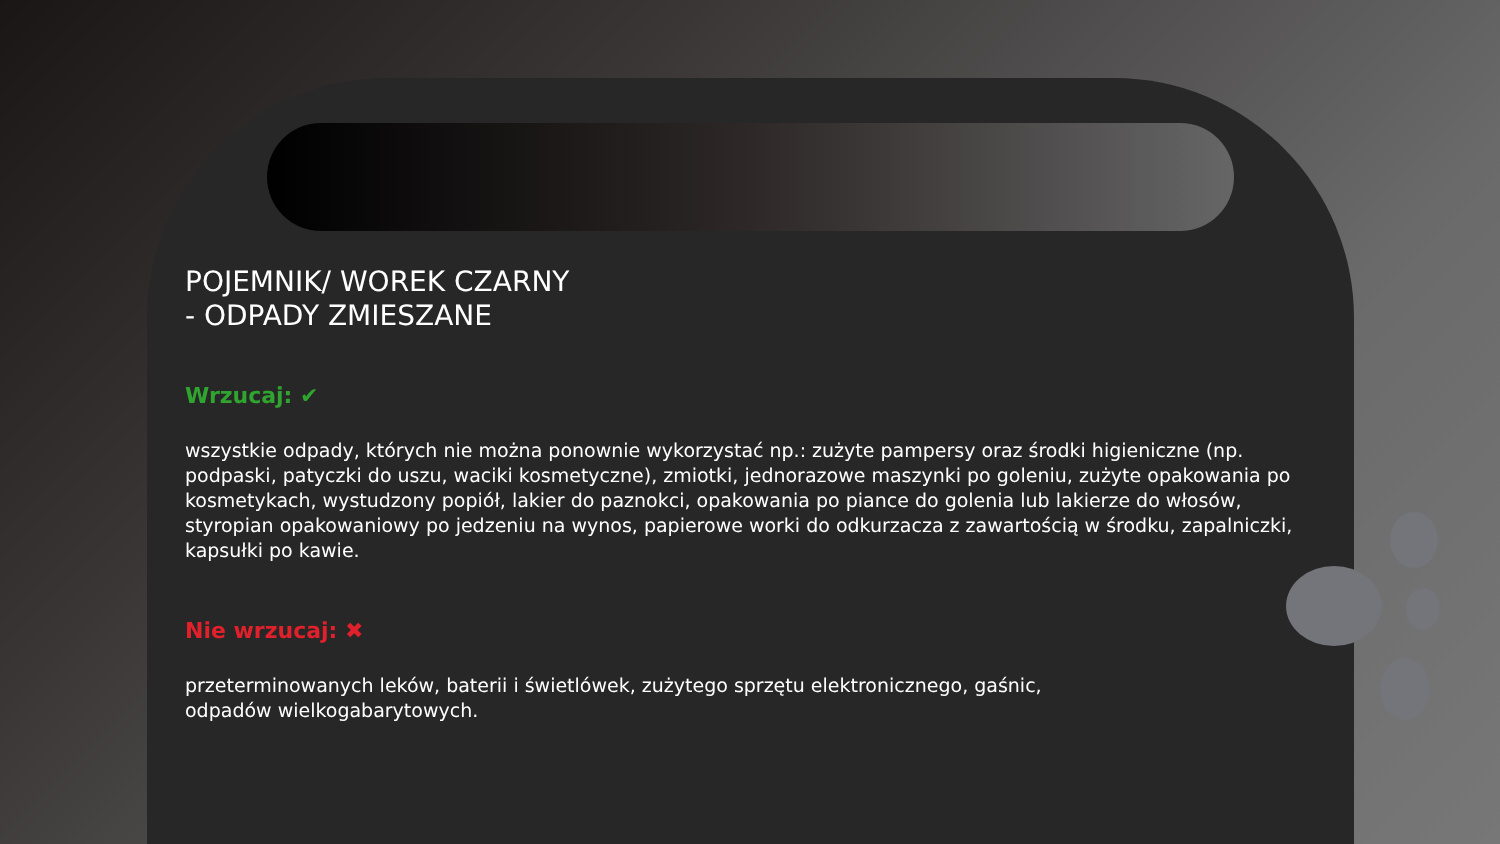POJEMNIK/ WOREK CZARNY
- ODPADY ZMIESZANE
Wrzucaj: ✔
wszystkie odpady, których nie można ponownie wykorzystać np.: zużyte pampersy oraz środki higieniczne (np. podpaski, patyczki do uszu, waciki kosmetyczne), zmiotki, jednorazowe maszynki po goleniu, zużyte opakowania po kosmetykach, wystudzony popiół, lakier do paznokci, opakowania po piance do golenia lub lakierze do włosów, styropian opakowaniowy po jedzeniu na wynos, papierowe worki do odkurzacza z zawartością w środku, zapalniczki, kapsułki po kawie.
Nie wrzucaj: ✖
przeterminowanych leków, baterii i świetlówek, zużytego sprzętu elektronicznego, gaśnic,
odpadów wielkogabarytowych.